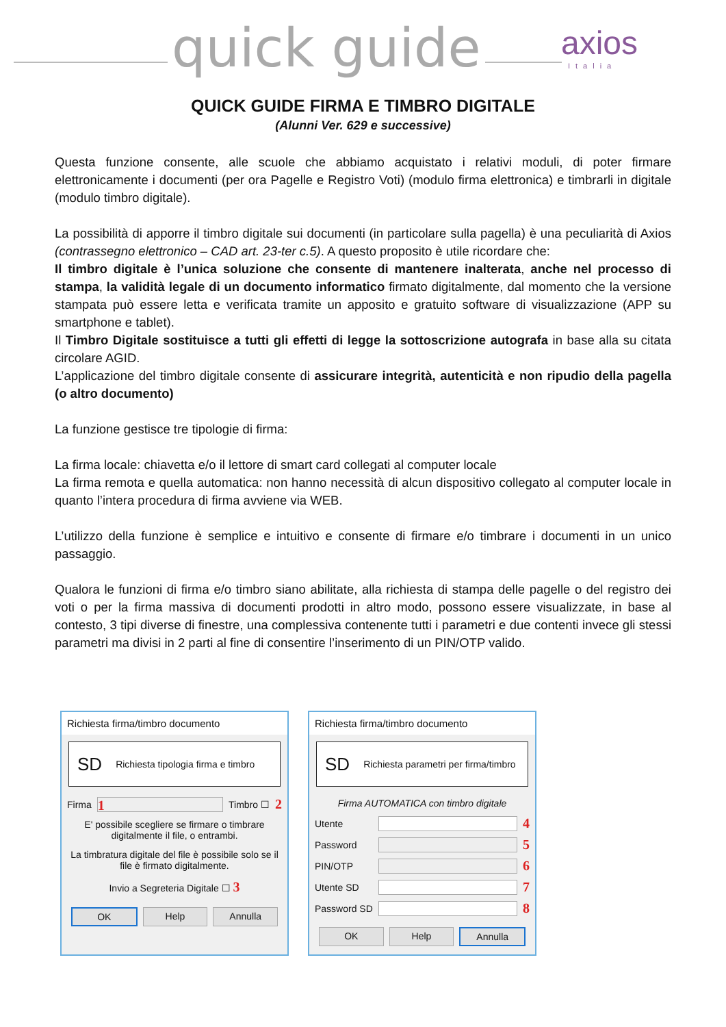quick guide axios
Italia
QUICK GUIDE FIRMA E TIMBRO DIGITALE
(Alunni Ver. 629 e successive)
Questa funzione consente, alle scuole che abbiamo acquistato i relativi moduli, di poter firmare elettronicamente i documenti (per ora Pagelle e Registro Voti) (modulo firma elettronica) e timbrarli in digitale (modulo timbro digitale).
La possibilità di apporre il timbro digitale sui documenti (in particolare sulla pagella) è una peculiarità di Axios (contrassegno elettronico – CAD art. 23-ter c.5). A questo proposito è utile ricordare che:
Il timbro digitale è l’unica soluzione che consente di mantenere inalterata, anche nel processo di stampa, la validità legale di un documento informatico firmato digitalmente, dal momento che la versione stampata può essere letta e verificata tramite un apposito e gratuito software di visualizzazione (APP su smartphone e tablet).
Il Timbro Digitale sostituisce a tutti gli effetti di legge la sottoscrizione autografa in base alla su citata circolare AGID.
L’applicazione del timbro digitale consente di assicurare integrità, autenticità e non ripudio della pagella (o altro documento)
La funzione gestisce tre tipologie di firma:
La firma locale: chiavetta e/o il lettore di smart card collegati al computer locale
La firma remota e quella automatica: non hanno necessità di alcun dispositivo collegato al computer locale in quanto l’intera procedura di firma avviene via WEB.
L’utilizzo della funzione è semplice e intuitivo e consente di firmare e/o timbrare i documenti in un unico passaggio.
Qualora le funzioni di firma e/o timbro siano abilitate, alla richiesta di stampa delle pagelle o del registro dei voti o per la firma massiva di documenti prodotti in altro modo, possono essere visualizzate, in base al contesto, 3 tipi diverse di finestre, una complessiva contenente tutti i parametri e due contenti invece gli stessi parametri ma divisi in 2 parti al fine di consentire l’inserimento di un PIN/OTP valido.
Richiesta firma/timbro documento
SD Richiesta tipologia firma e timbro
Firma
1
Timbro ☐ 2
E' possibile scegliere se firmare o timbrare digitalmente il file, o entrambi.
La timbratura digitale del file è possibile solo se il file è firmato digitalmente.
Invio a Segreteria Digitale ☐ 3
OK Help Annulla
Richiesta firma/timbro documento
SD Richiesta parametri per firma/timbro
Firma AUTOMATICA con timbro digitale
Utente
4
Password
5
PIN/OTP
6
Utente SD
7
Password SD
8
OK Help Annulla